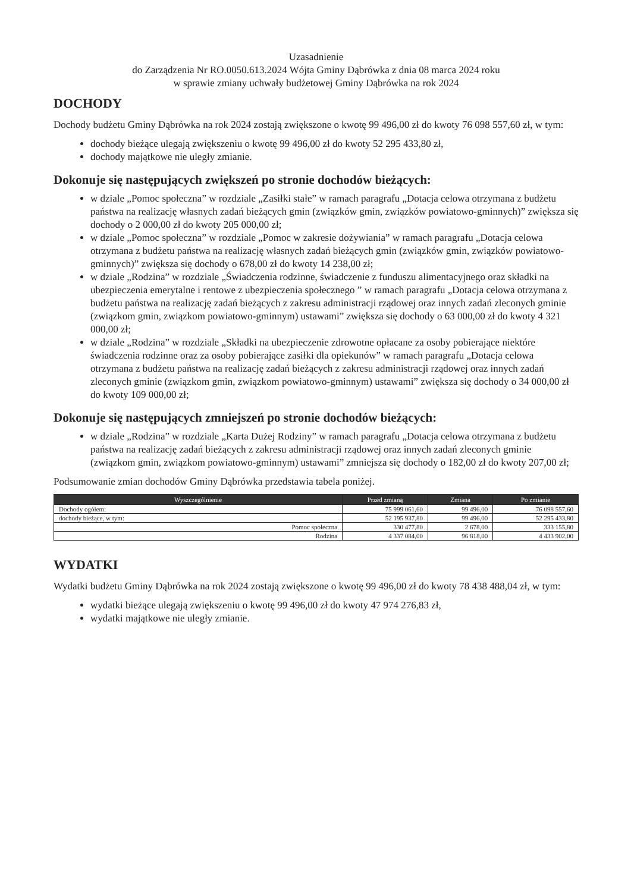Uzasadnienie
do Zarządzenia Nr RO.0050.613.2024 Wójta Gminy Dąbrówka z dnia 08 marca 2024 roku
w sprawie zmiany uchwały budżetowej Gminy Dąbrówka na rok 2024
DOCHODY
Dochody budżetu Gminy Dąbrówka na rok 2024 zostają zwiększone o kwotę 99 496,00 zł do kwoty 76 098 557,60 zł, w tym:
dochody bieżące ulegają zwiększeniu o kwotę 99 496,00 zł do kwoty 52 295 433,80 zł,
dochody majątkowe nie uległy zmianie.
Dokonuje się następujących zwiększeń po stronie dochodów bieżących:
w dziale „Pomoc społeczna” w rozdziale „Zasiłki stałe” w ramach paragrafu „Dotacja celowa otrzymana z budżetu państwa na realizację własnych zadań bieżących gmin (związków gmin, związków powiatowo-gminnych)” zwiększa się dochody o 2 000,00 zł do kwoty 205 000,00 zł;
w dziale „Pomoc społeczna” w rozdziale „Pomoc w zakresie dożywiania” w ramach paragrafu „Dotacja celowa otrzymana z budżetu państwa na realizację własnych zadań bieżących gmin (związków gmin, związków powiatowo-gminnych)” zwiększa się dochody o 678,00 zł do kwoty 14 238,00 zł;
w dziale „Rodzina” w rozdziale „Świadczenia rodzinne, świadczenie z funduszu alimentacyjnego oraz składki na ubezpieczenia emerytalne i rentowe z ubezpieczenia społecznego ” w ramach paragrafu „Dotacja celowa otrzymana z budżetu państwa na realizację zadań bieżących z zakresu administracji rządowej oraz innych zadań zleconych gminie (związkom gmin, związkom powiatowo-gminnym) ustawami” zwiększa się dochody o 63 000,00 zł do kwoty 4 321 000,00 zł;
w dziale „Rodzina” w rozdziale „Składki na ubezpieczenie zdrowotne opłacane za osoby pobierające niektóre świadczenia rodzinne oraz za osoby pobierające zasiłki dla opiekunów” w ramach paragrafu „Dotacja celowa otrzymana z budżetu państwa na realizację zadań bieżących z zakresu administracji rządowej oraz innych zadań zleconych gminie (związkom gmin, związkom powiatowo-gminnym) ustawami” zwiększa się dochody o 34 000,00 zł do kwoty 109 000,00 zł;
Dokonuje się następujących zmniejszeń po stronie dochodów bieżących:
w dziale „Rodzina” w rozdziale „Karta Dużej Rodziny” w ramach paragrafu „Dotacja celowa otrzymana z budżetu państwa na realizację zadań bieżących z zakresu administracji rządowej oraz innych zadań zleconych gminie (związkom gmin, związkom powiatowo-gminnym) ustawami” zmniejsza się dochody o 182,00 zł do kwoty 207,00 zł;
Podsumowanie zmian dochodów Gminy Dąbrówka przedstawia tabela poniżej.
| Wyszczególnienie | Przed zmianą | Zmiana | Po zmianie |
| --- | --- | --- | --- |
| Dochody ogółem: | 75 999 061,60 | 99 496,00 | 76 098 557,60 |
| dochody bieżące, w tym: | 52 195 937,80 | 99 496,00 | 52 295 433,80 |
| Pomoc społeczna | 330 477,80 | 2 678,00 | 333 155,80 |
| Rodzina | 4 337 084,00 | 96 818,00 | 4 433 902,00 |
WYDATKI
Wydatki budżetu Gminy Dąbrówka na rok 2024 zostają zwiększone o kwotę 99 496,00 zł do kwoty 78 438 488,04 zł, w tym:
wydatki bieżące ulegają zwiększeniu o kwotę 99 496,00 zł do kwoty 47 974 276,83 zł,
wydatki majątkowe nie uległy zmianie.